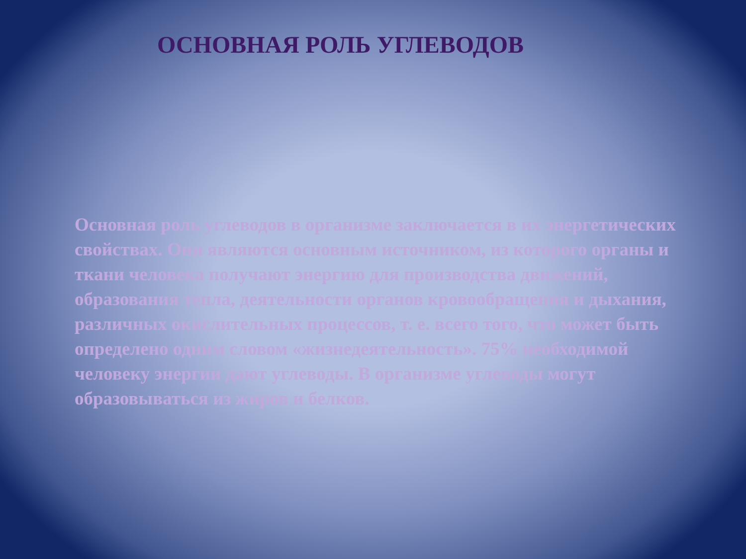ОСНОВНАЯ РОЛЬ УГЛЕВОДОВ
Основная роль углеводов в организме заключается в их энергетических свойствах. Они являются основным источником, из которого органы и ткани человека получают энергию для производства движений, образования тепла, деятельности органов кровообращения и дыхания, различных окислительных процессов, т. е. всего того, что может быть определено одним словом «жизнедеятельность». 75% необходимой человеку энергии дают углеводы. В организме углеводы могут образовываться из жиров и белков.